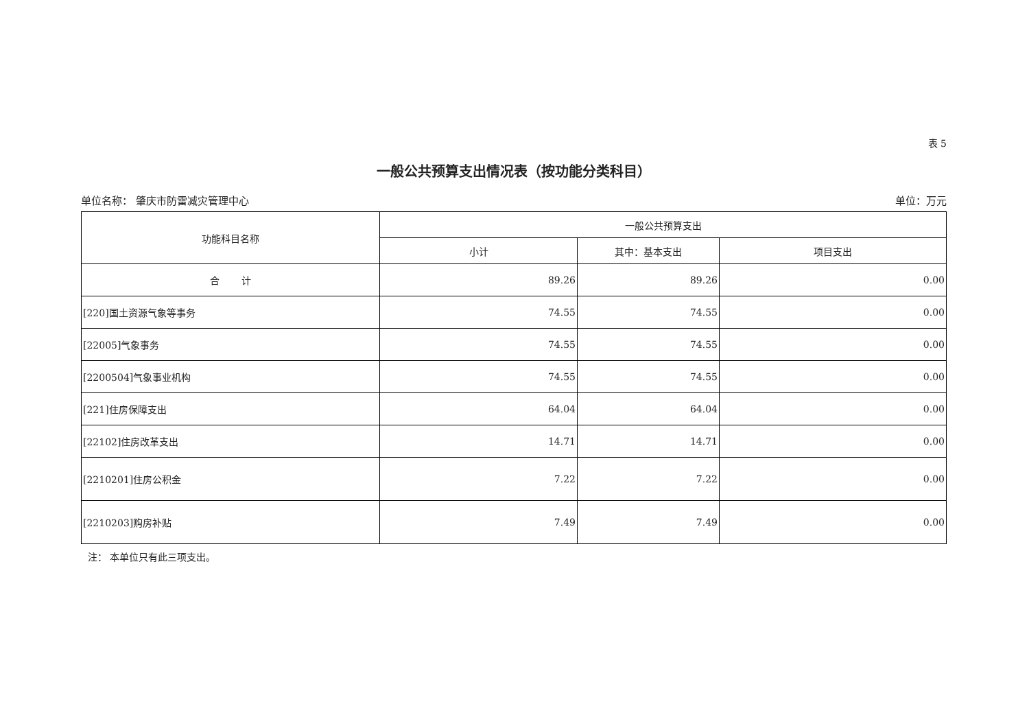表 5
一般公共预算支出情况表（按功能分类科目）
单位名称： 肇庆市防雷减灾管理中心 单位：万元
| 功能科目名称 | 一般公共预算支出 | | |
| --- | --- | --- | --- |
| | 小计 | 其中：基本支出 | 项目支出 |
| 合 计 | 89.26 | 89.26 | 0.00 |
| [220]国土资源气象等事务 | 74.55 | 74.55 | 0.00 |
| [22005]气象事务 | 74.55 | 74.55 | 0.00 |
| [2200504]气象事业机构 | 74.55 | 74.55 | 0.00 |
| [221]住房保障支出 | 64.04 | 64.04 | 0.00 |
| [22102]住房改革支出 | 14.71 | 14.71 | 0.00 |
| [2210201]住房公积金 | 7.22 | 7.22 | 0.00 |
| [2210203]购房补贴 | 7.49 | 7.49 | 0.00 |
注： 本单位只有此三项支出。